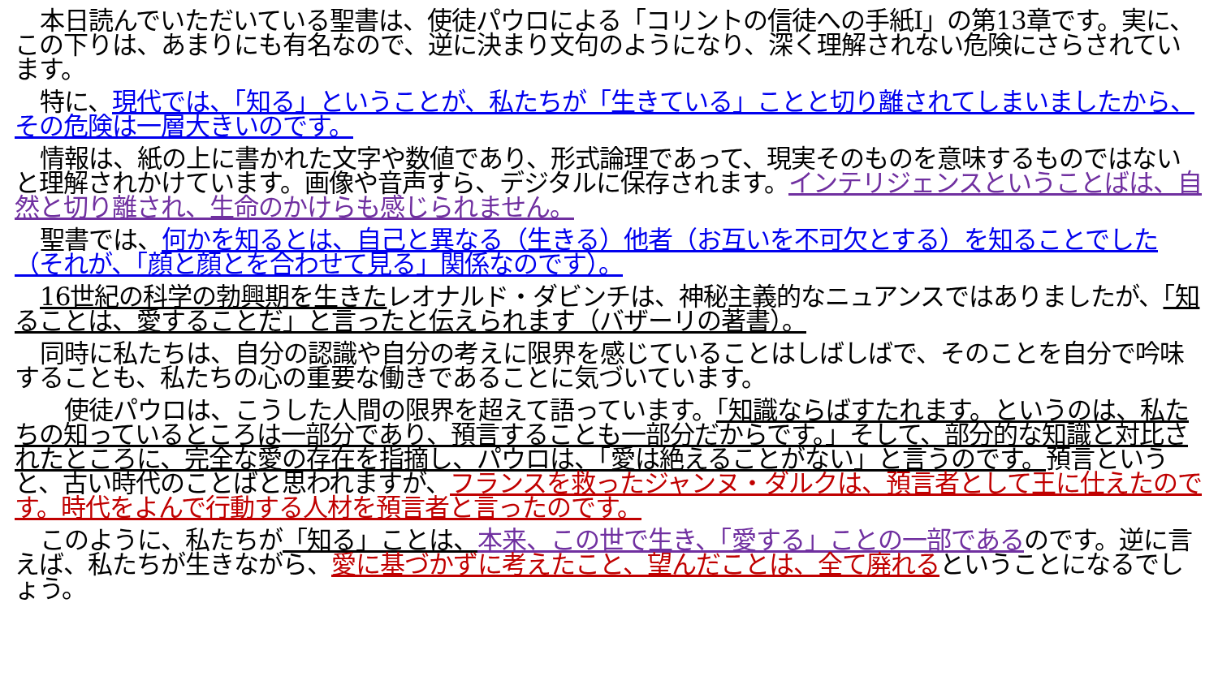本日読んでいただいている聖書は、使徒パウロによる「コリントの信徒への手紙I」の第13章です。実に、この下りは、あまりにも有名なので、逆に決まり文句のようになり、深く理解されない危険にさらされています。
特に、現代では、「知る」ということが、私たちが「生きている」ことと切り離されてしまいましたから、その危険は一層大きいのです。
情報は、紙の上に書かれた文字や数値であり、形式論理であって、現実そのものを意味するものではないと理解されかけています。画像や音声すら、デジタルに保存されます。インテリジェンスということばは、自然と切り離され、生命のかけらも感じられません。
聖書では、何かを知るとは、自己と異なる（生きる）他者（お互いを不可欠とする）を知ることでした（それが、「顔と顔とを合わせて見る」関係なのです）。
16世紀の科学の勃興期を生きたレオナルド・ダビンチは、神秘主義的なニュアンスではありましたが、「知ることは、愛することだ」と言ったと伝えられます（バザーリの著書）。
同時に私たちは、自分の認識や自分の考えに限界を感じていることはしばしばで、そのことを自分で吟味することも、私たちの心の重要な働きであることに気づいています。
　使徒パウロは、こうした人間の限界を超えて語っています。「知識ならばすたれます。というのは、私たちの知っているところは一部分であり、預言することも一部分だからです。」そして、部分的な知識と対比されたところに、完全な愛の存在を指摘し、パウロは、「愛は絶えることがない」と言うのです。預言というと、古い時代のことばと思われますが、フランスを救ったジャンヌ・ダルクは、預言者として王に仕えたのです。時代をよんで行動する人材を預言者と言ったのです。
このように、私たちが「知る」ことは、本来、この世で生き、「愛する」ことの一部であるのです。逆に言えば、私たちが生きながら、愛に基づかずに考えたこと、望んだことは、全て廃れるということになるでしょう。